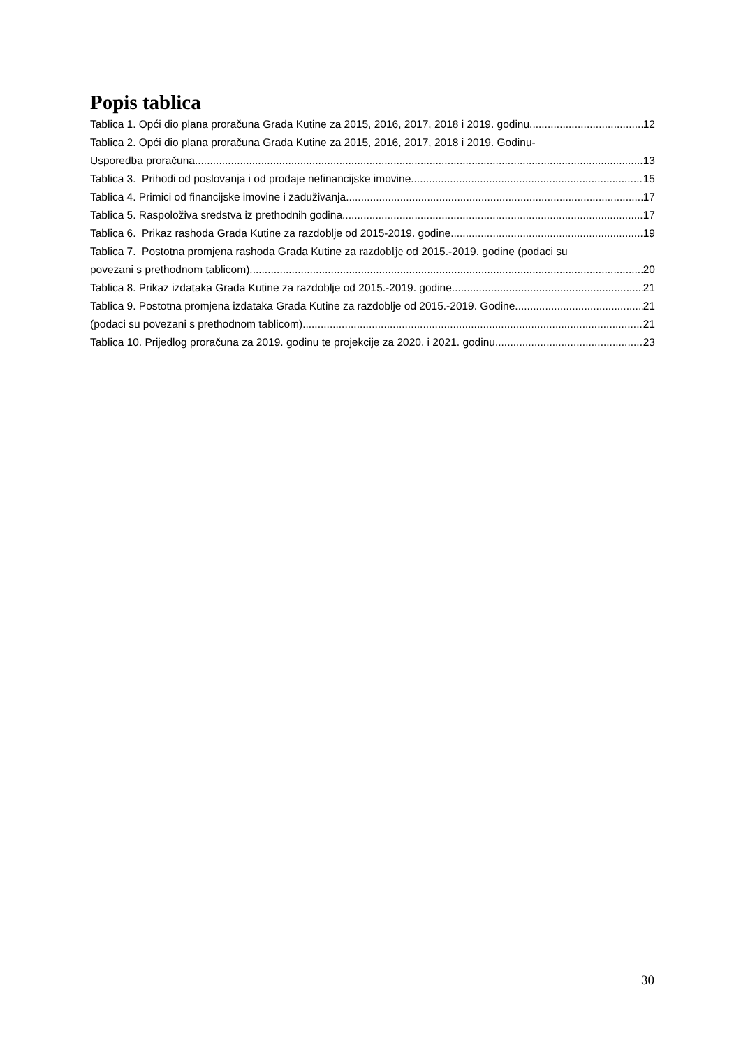Popis tablica
Tablica 1. Opći dio plana proračuna Grada Kutine za 2015, 2016, 2017, 2018 i 2019. godinu 12
Tablica 2. Opći dio plana proračuna Grada Kutine za 2015, 2016, 2017, 2018 i 2019. Godinu-
Usporedba proračuna 13
Tablica 3. Prihodi od poslovanja i od prodaje nefinancijske imovine 15
Tablica 4. Primici od financijske imovine i zaduživanja 17
Tablica 5. Raspoloživa sredstva iz prethodnih godina 17
Tablica 6. Prikaz rashoda Grada Kutine za razdoblje od 2015-2019. godine 19
Tablica 7. Postotna promjena rashoda Grada Kutine za razdoblje od 2015.-2019. godine (podaci su
povezani s prethodnom tablicom) 20
Tablica 8. Prikaz izdataka Grada Kutine za razdoblje od 2015.-2019. godine 21
Tablica 9. Postotna promjena izdataka Grada Kutine za razdoblje od 2015.-2019. Godine 21
(podaci su povezani s prethodnom tablicom) 21
Tablica 10. Prijedlog proračuna za 2019. godinu te projekcije za 2020. i 2021. godinu 23
30